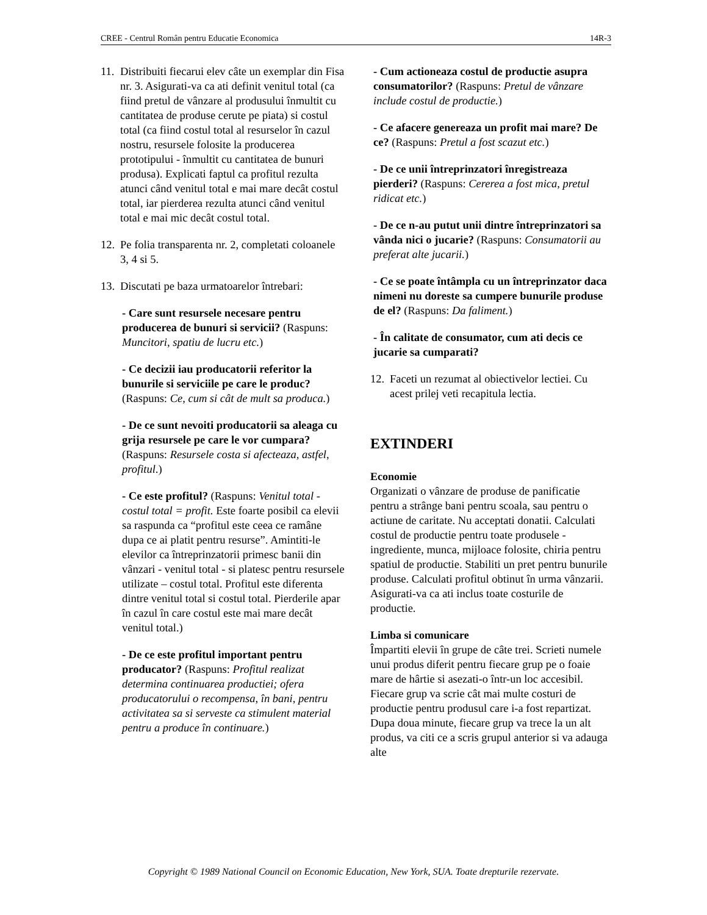CREE - Centrul Român pentru Educatie Economica 14R-3
11.
Distribuiti fiecarui elev câte un exemplar din Fisa nr. 3. Asigurati-va ca ati definit venitul total (ca fiind pretul de vânzare al produsului înmultit cu cantitatea de produse cerute pe piata) si costul total (ca fiind costul total al resurselor în cazul nostru, resursele folosite la producerea prototipului - înmultit cu cantitatea de bunuri produsa). Explicati faptul ca profitul rezulta atunci când venitul total e mai mare decât costul total, iar pierderea rezulta atunci când venitul total e mai mic decât costul total.
12.
Pe folia transparenta nr. 2, completati coloanele 3, 4 si 5.
13.
Discutati pe baza urmatoarelor întrebari:
- Care sunt resursele necesare pentru producerea de bunuri si servicii? (Raspuns: Muncitori, spatiu de lucru etc.)
- Ce decizii iau producatorii referitor la bunurile si serviciile pe care le produc? (Raspuns: Ce, cum si cât de mult sa produca.)
- De ce sunt nevoiti producatorii sa aleaga cu grija resursele pe care le vor cumpara? (Raspuns: Resursele costa si afecteaza, astfel, profitul.)
- Ce este profitul? (Raspuns: Venitul total - costul total = profit. Este foarte posibil ca elevii sa raspunda ca “profitul este ceea ce ramâne dupa ce ai platit pentru resurse”. Amintiti-le elevilor ca întreprinzatorii primesc banii din vânzari - venitul total - si platesc pentru resursele utilizate – costul total. Profitul este diferenta dintre venitul total si costul total. Pierderile apar în cazul în care costul este mai mare decât venitul total.)
- De ce este profitul important pentru producator? (Raspuns: Profitul realizat determina continuarea productiei; ofera producatorului o recompensa, în bani, pentru activitatea sa si serveste ca stimulent material pentru a produce în continuare.)
- Cum actioneaza costul de productie asupra consumatorilor? (Raspuns: Pretul de vânzare include costul de productie.)
- Ce afacere genereaza un profit mai mare? De ce? (Raspuns: Pretul a fost scazut etc.)
- De ce unii întreprinzatori înregistreaza pierderi? (Raspuns: Cererea a fost mica, pretul ridicat etc.)
- De ce n-au putut unii dintre întreprinzatori sa vânda nici o jucarie? (Raspuns: Consumatorii au preferat alte jucarii.)
- Ce se poate întâmpla cu un întreprinzator daca nimeni nu doreste sa cumpere bunurile produse de el? (Raspuns: Da faliment.)
- În calitate de consumator, cum ati decis ce jucarie sa cumparati?
12.
Faceti un rezumat al obiectivelor lectiei. Cu acest prilej veti recapitula lectia.
EXTINDERI
Economie
Organizati o vânzare de produse de panificatie pentru a strânge bani pentru scoala, sau pentru o actiune de caritate. Nu acceptati donatii. Calculati costul de productie pentru toate produsele - ingrediente, munca, mijloace folosite, chiria pentru spatiul de productie. Stabiliti un pret pentru bunurile produse. Calculati profitul obtinut în urma vânzarii. Asigurati-va ca ati inclus toate costurile de productie.
Limba si comunicare
Împartiti elevii în grupe de câte trei. Scrieti numele unui produs diferit pentru fiecare grup pe o foaie mare de hârtie si asezati-o într-un loc accesibil. Fiecare grup va scrie cât mai multe costuri de productie pentru produsul care i-a fost repartizat. Dupa doua minute, fiecare grup va trece la un alt produs, va citi ce a scris grupul anterior si va adauga alte
Copyright © 1989 National Council on Economic Education, New York, SUA. Toate drepturile rezervate.